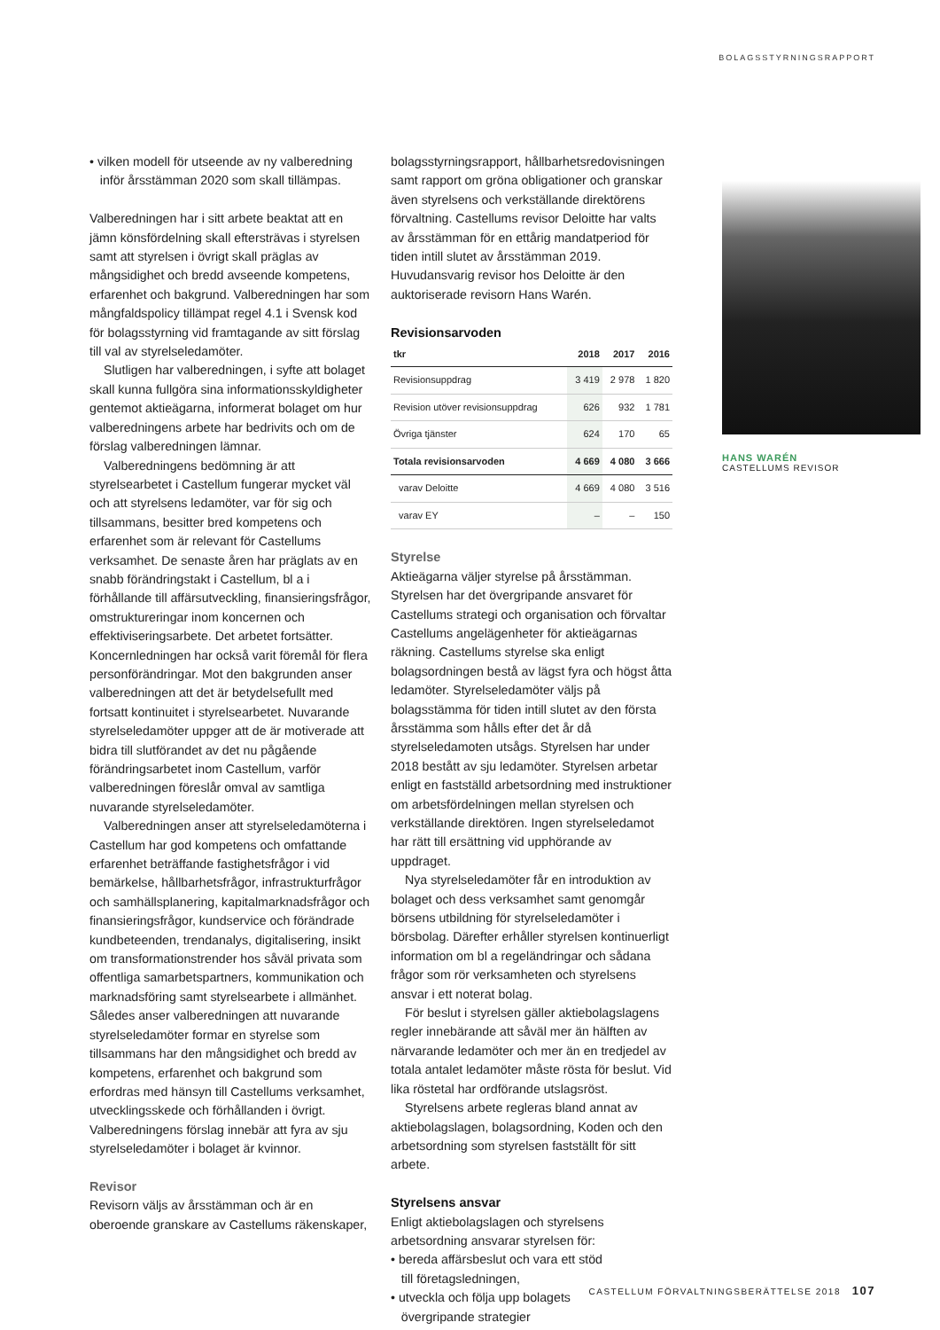BOLAGSSTYRNINGSRAPPORT
• vilken modell för utseende av ny valberedning
inför årsstämman 2020 som skall tillämpas.
Valberedningen har i sitt arbete beaktat att en jämn könsfördelning skall eftersträvas i styrelsen samt att styrelsen i övrigt skall präglas av mångsidighet och bredd avseende kompetens, erfarenhet och bakgrund. Valberedningen har som mångfaldspolicy tillämpat regel 4.1 i Svensk kod för bolagsstyrning vid framtagande av sitt förslag till val av styrelseledamöter.
Slutligen har valberedningen, i syfte att bolaget skall kunna fullgöra sina informationsskyldigheter gentemot aktieägarna, informerat bolaget om hur valberedningens arbete har bedrivits och om de förslag valberedningen lämnar.
Valberedningens bedömning är att styrelsearbetet i Castellum fungerar mycket väl och att styrelsens ledamöter, var för sig och tillsammans, besitter bred kompetens och erfarenhet som är relevant för Castellums verksamhet. De senaste åren har präglats av en snabb förändringstakt i Castellum, bl a i förhållande till affärsutveckling, finansieringsfrågor, omstruktureringar inom koncernen och effektiviseringsarbete. Det arbetet fortsätter. Koncernledningen har också varit föremål för flera personförändringar. Mot den bakgrunden anser valberedningen att det är betydelsefullt med fortsatt kontinuitet i styrelsearbetet. Nuvarande styrelseledamöter uppger att de är motiverade att bidra till slutförandet av det nu pågående förändringsarbetet inom Castellum, varför valberedningen föreslår omval av samtliga nuvarande styrelseledamöter.
Valberedningen anser att styrelseledamöterna i Castellum har god kompetens och omfattande erfarenhet beträffande fastighetsfrågor i vid bemärkelse, hållbarhetsfrågor, infrastrukturfrågor och samhällsplanering, kapitalmarknadsfrågor och finansieringsfrågor, kundservice och förändrade kundbeteenden, trendanalys, digitalisering, insikt om transformationstrender hos såväl privata som offentliga samarbetspartners, kommunikation och marknadsföring samt styrelsearbete i allmänhet. Således anser valberedningen att nuvarande styrelseledamöter formar en styrelse som tillsammans har den mångsidighet och bredd av kompetens, erfarenhet och bakgrund som erfordras med hänsyn till Castellums verksamhet, utvecklingsskede och förhållanden i övrigt. Valberedningens förslag innebär att fyra av sju styrelseledamöter i bolaget är kvinnor.
Revisor
Revisorn väljs av årsstämman och är en oberoende granskare av Castellums räkenskaper,
bolagsstyrningsrapport, hållbarhetsredovisningen samt rapport om gröna obligationer och granskar även styrelsens och verkställande direktörens förvaltning. Castellums revisor Deloitte har valts av årsstämman för en ettårig mandatperiod för tiden intill slutet av årsstämman 2019. Huvudansvarig revisor hos Deloitte är den auktoriserade revisorn Hans Warén.
Revisionsarvoden
| tkr | 2018 | 2017 | 2016 |
| --- | --- | --- | --- |
| Revisionsuppdrag | 3 419 | 2 978 | 1 820 |
| Revision utöver revisionsuppdrag | 626 | 932 | 1 781 |
| Övriga tjänster | 624 | 170 | 65 |
| Totala revisionsarvoden | 4 669 | 4 080 | 3 666 |
| varav Deloitte | 4 669 | 4 080 | 3 516 |
| varav EY | – | – | 150 |
Styrelse
Aktieägarna väljer styrelse på årsstämman. Styrelsen har det övergripande ansvaret för Castellums strategi och organisation och förvaltar Castellums angelägenheter för aktieägarnas räkning. Castellums styrelse ska enligt bolagsordningen bestå av lägst fyra och högst åtta ledamöter. Styrelseledamöter väljs på bolagsstämma för tiden intill slutet av den första årsstämma som hålls efter det år då styrelseledamoten utsågs. Styrelsen har under 2018 bestått av sju ledamöter. Styrelsen arbetar enligt en fastställd arbetsordning med instruktioner om arbetsfördelningen mellan styrelsen och verkställande direktören. Ingen styrelseledamot har rätt till ersättning vid upphörande av uppdraget.
Nya styrelseledamöter får en introduktion av bolaget och dess verksamhet samt genomgår börsens utbildning för styrelseledamöter i börsbolag. Därefter erhåller styrelsen kontinuerligt information om bl a regeländringar och sådana frågor som rör verksamheten och styrelsens ansvar i ett noterat bolag.
För beslut i styrelsen gäller aktiebolagslagens regler innebärande att såväl mer än hälften av närvarande ledamöter och mer än en tredjedel av totala antalet ledamöter måste rösta för beslut. Vid lika röstetal har ordförande utslagsröst.
Styrelsens arbete regleras bland annat av aktiebolagslagen, bolagsordning, Koden och den arbetsordning som styrelsen fastställt för sitt arbete.
Styrelsens ansvar
Enligt aktiebolagslagen och styrelsens arbetsordning ansvarar styrelsen för:
• bereda affärsbeslut och vara ett stöd
till företagsledningen,
• utveckla och följa upp bolagets
övergripande strategier
HANS WARÉN
CASTELLUMS REVISOR
CASTELLUM FÖRVALTNINGSBERÄTTELSE 2018 107